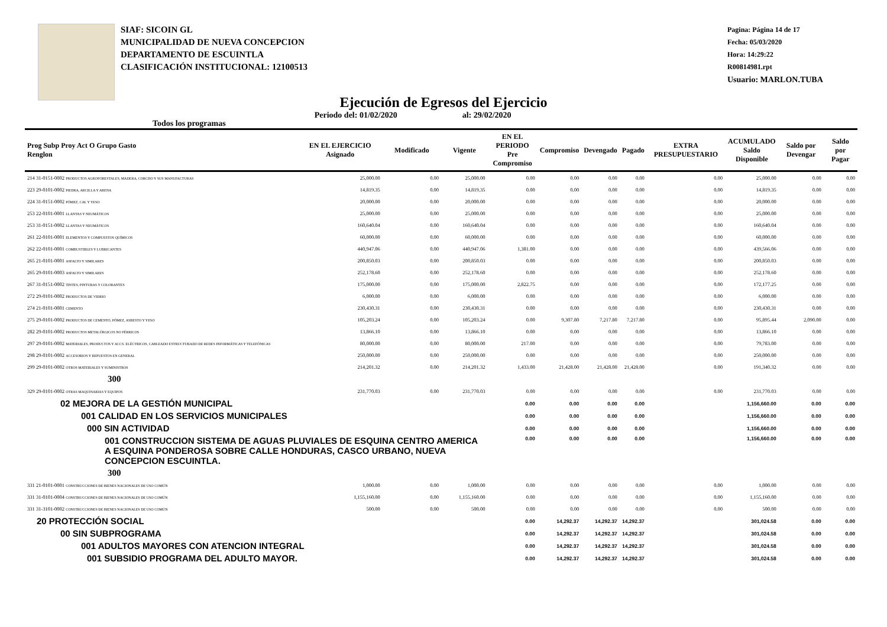SIAF: SICOIN GL
MUNICIPALIDAD DE NUEVA CONCEPCION
DEPARTAMENTO DE ESCUINTLA
CLASIFICACIÓN INSTITUCIONAL: 12100513
Pagina: Página 14 de 17
Fecha: 05/03/2020
Hora: 14:29:22
R00814981.rpt
Usuario: MARLON.TUBA
Ejecución de Egresos del Ejercicio
Todos los programas Periodo del: 01/02/2020 al: 29/02/2020
| Prog Subp Proy Act O Grupo Gasto Renglon | EN EL EJERCICIO Asignado | Modificado | Vigente | EN EL PERIODO Pre Compromiso | Compromiso | Devengado | Pagado | EXTRA PRESUPUESTARIO | ACUMULADO Saldo Disponible | Saldo por Devengar | Saldo por Pagar |
| --- | --- | --- | --- | --- | --- | --- | --- | --- | --- | --- | --- |
| 214 31-0151-0002 PRODUCTOS AGROFORESTALES, MADERA, CORCHO Y SUS MANUFACTURAS | 25,000.00 | 0.00 | 25,000.00 | 0.00 | 0.00 | 0.00 | 0.00 | 0.00 | 25,000.00 | 0.00 | 0.00 |
| 223 29-0101-0002 PIEDRA, ARCILLA Y ARENA | 14,819.35 | 0.00 | 14,819.35 | 0.00 | 0.00 | 0.00 | 0.00 | 0.00 | 14,819.35 | 0.00 | 0.00 |
| 224 31-0151-0002 PÓMEZ, CAL Y YESO | 20,000.00 | 0.00 | 20,000.00 | 0.00 | 0.00 | 0.00 | 0.00 | 0.00 | 20,000.00 | 0.00 | 0.00 |
| 253 22-0101-0001 LLANTAS Y NEUMÁTICOS | 25,000.00 | 0.00 | 25,000.00 | 0.00 | 0.00 | 0.00 | 0.00 | 0.00 | 25,000.00 | 0.00 | 0.00 |
| 253 31-0151-0002 LLANTAS Y NEUMÁTICOS | 160,640.04 | 0.00 | 160,640.04 | 0.00 | 0.00 | 0.00 | 0.00 | 0.00 | 160,640.04 | 0.00 | 0.00 |
| 261 22-0101-0001 ELEMENTOS Y COMPUESTOS QUÍMICOS | 60,000.00 | 0.00 | 60,000.00 | 0.00 | 0.00 | 0.00 | 0.00 | 0.00 | 60,000.00 | 0.00 | 0.00 |
| 262 22-0101-0001 COMBUSTIBLES Y LUBRICANTES | 440,947.06 | 0.00 | 440,947.06 | 1,381.00 | 0.00 | 0.00 | 0.00 | 0.00 | 439,566.06 | 0.00 | 0.00 |
| 265 21-0101-0001 ASFALTO Y SIMILARES | 200,850.03 | 0.00 | 200,850.03 | 0.00 | 0.00 | 0.00 | 0.00 | 0.00 | 200,850.03 | 0.00 | 0.00 |
| 265 29-0101-0003 ASFALTO Y SIMILARES | 252,178.60 | 0.00 | 252,178.60 | 0.00 | 0.00 | 0.00 | 0.00 | 0.00 | 252,178.60 | 0.00 | 0.00 |
| 267 31-0151-0002 TINTES, PINTURAS Y COLORANTES | 175,000.00 | 0.00 | 175,000.00 | 2,822.75 | 0.00 | 0.00 | 0.00 | 0.00 | 172,177.25 | 0.00 | 0.00 |
| 272 29-0101-0002 PRODUCTOS DE VIDRIO | 6,000.00 | 0.00 | 6,000.00 | 0.00 | 0.00 | 0.00 | 0.00 | 0.00 | 6,000.00 | 0.00 | 0.00 |
| 274 21-0101-0001 CEMENTO | 230,430.31 | 0.00 | 230,430.31 | 0.00 | 0.00 | 0.00 | 0.00 | 0.00 | 230,430.31 | 0.00 | 0.00 |
| 275 29-0101-0002 PRODUCTOS DE CEMENTO, PÓMEZ, ASBESTO Y YESO | 105,203.24 | 0.00 | 105,203.24 | 0.00 | 9,307.80 | 7,217.80 | 7,217.80 | 0.00 | 95,895.44 | 2,090.00 | 0.00 |
| 282 29-0101-0002 PRODUCTOS METALÚRGICOS NO FÉRRICOS | 13,866.10 | 0.00 | 13,866.10 | 0.00 | 0.00 | 0.00 | 0.00 | 0.00 | 13,866.10 | 0.00 | 0.00 |
| 297 29-0101-0002 MATERIALES, PRODUCTOS Y ACCS. ELÉCTRICOS, CABLEADO ESTRUCTURADO DE REDES INFORMÁTICAS Y TELEFÓNICAS | 80,000.00 | 0.00 | 80,000.00 | 217.00 | 0.00 | 0.00 | 0.00 | 0.00 | 79,783.00 | 0.00 | 0.00 |
| 298 29-0101-0002 ACCESORIOS Y REPUESTOS EN GENERAL | 250,000.00 | 0.00 | 250,000.00 | 0.00 | 0.00 | 0.00 | 0.00 | 0.00 | 250,000.00 | 0.00 | 0.00 |
| 299 29-0101-0002 OTROS MATERIALES Y SUMINISTROS | 214,201.32 | 0.00 | 214,201.32 | 1,433.00 | 21,428.00 | 21,428.00 | 21,428.00 | 0.00 | 191,340.32 | 0.00 | 0.00 |
| 300 | | | | | | | | | | | |
| 329 29-0101-0002 OTRAS MAQUINARIAS Y EQUIPOS | 231,770.03 | 0.00 | 231,770.03 | 0.00 | 0.00 | 0.00 | 0.00 | 0.00 | 231,770.03 | 0.00 | 0.00 |
| 02 MEJORA DE LA GESTIÓN MUNICIPAL | | | | 0.00 | 0.00 | 0.00 | 0.00 | | 1,156,660.00 | 0.00 | 0.00 |
| 001 CALIDAD EN LOS SERVICIOS MUNICIPALES | | | | 0.00 | 0.00 | 0.00 | 0.00 | | 1,156,660.00 | 0.00 | 0.00 |
| 000 SIN ACTIVIDAD | | | | 0.00 | 0.00 | 0.00 | 0.00 | | 1,156,660.00 | 0.00 | 0.00 |
| 001 CONSTRUCCION SISTEMA DE AGUAS PLUVIALES DE ESQUINA CENTRO AMERICA A ESQUINA PONDEROSA SOBRE CALLE HONDURAS, CASCO URBANO, NUEVA CONCEPCION ESCUINTLA. | | | | 0.00 | 0.00 | 0.00 | 0.00 | | 1,156,660.00 | 0.00 | 0.00 |
| 300 | | | | | | | | | | | |
| 331 21-0101-0001 CONSTRUCCIONES DE BIENES NACIONALES DE USO COMÚN | 1,000.00 | 0.00 | 1,000.00 | 0.00 | 0.00 | 0.00 | 0.00 | 0.00 | 1,000.00 | 0.00 | 0.00 |
| 331 31-0101-0004 CONSTRUCCIONES DE BIENES NACIONALES DE USO COMÚN | 1,155,160.00 | 0.00 | 1,155,160.00 | 0.00 | 0.00 | 0.00 | 0.00 | 0.00 | 1,155,160.00 | 0.00 | 0.00 |
| 331 31-3101-0002 CONSTRUCCIONES DE BIENES NACIONALES DE USO COMÚN | 500.00 | 0.00 | 500.00 | 0.00 | 0.00 | 0.00 | 0.00 | 0.00 | 500.00 | 0.00 | 0.00 |
| 20 PROTECCIÓN SOCIAL | | | | 0.00 | 14,292.37 | 14,292.37 | 14,292.37 | | 301,024.58 | 0.00 | 0.00 |
| 00 SIN SUBPROGRAMA | | | | 0.00 | 14,292.37 | 14,292.37 | 14,292.37 | | 301,024.58 | 0.00 | 0.00 |
| 001 ADULTOS MAYORES CON ATENCION INTEGRAL | | | | 0.00 | 14,292.37 | 14,292.37 | 14,292.37 | | 301,024.58 | 0.00 | 0.00 |
| 001 SUBSIDIO PROGRAMA DEL ADULTO MAYOR. | | | | 0.00 | 14,292.37 | 14,292.37 | 14,292.37 | | 301,024.58 | 0.00 | 0.00 |